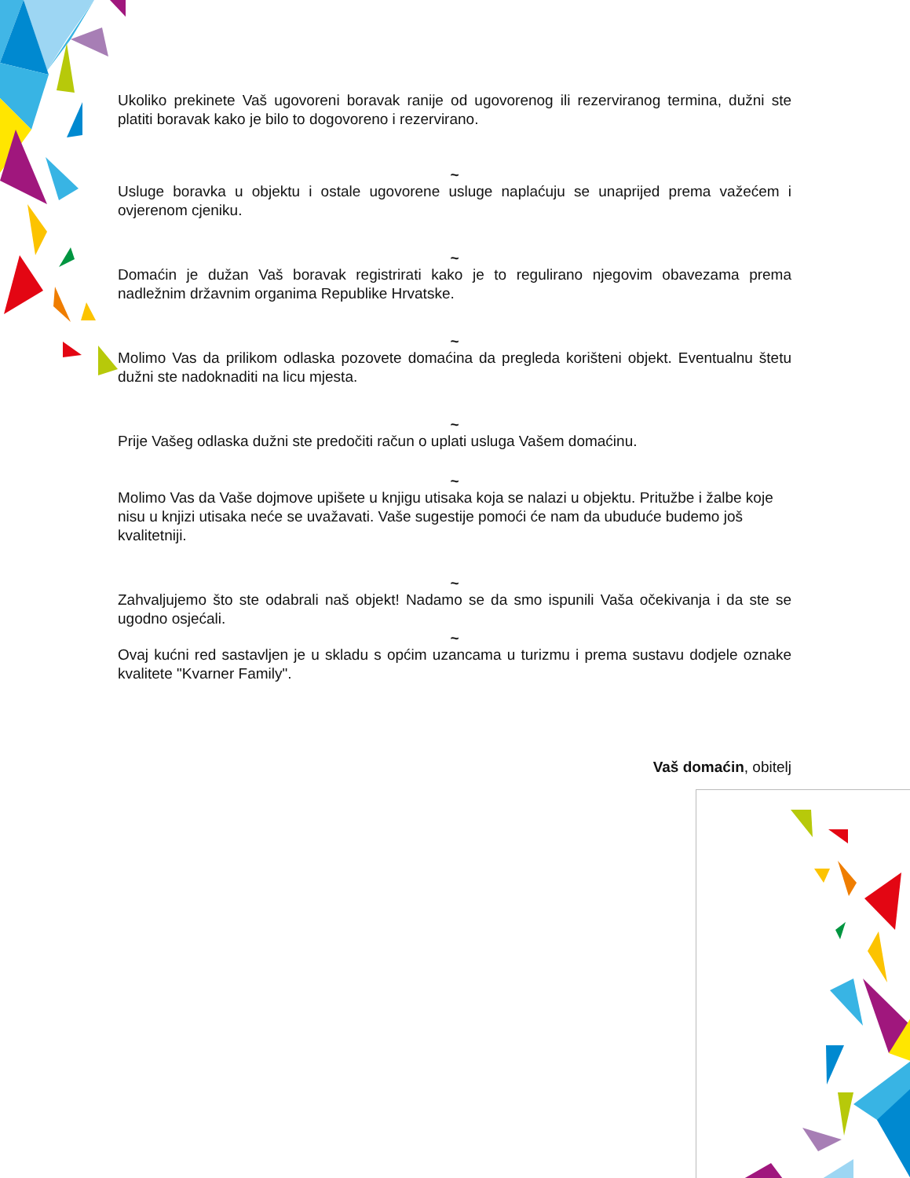Ukoliko prekinete Vaš ugovoreni boravak ranije od ugovorenog ili rezerviranog termina, dužni ste platiti boravak kako je bilo to dogovoreno i rezervirano.
~
Usluge boravka u objektu i ostale ugovorene usluge naplaćuju se unaprijed prema važećem i ovjerenom cjeniku.
~
Domaćin je dužan Vaš boravak registrirati kako je to regulirano njegovim obavezama prema nadležnim državnim organima Republike Hrvatske.
~
Molimo Vas da prilikom odlaska pozovete domaćina da pregleda korišteni objekt. Eventualnu štetu dužni ste nadoknaditi na licu mjesta.
~
Prije Vašeg odlaska dužni ste predočiti račun o uplati usluga Vašem domaćinu.
~
Molimo Vas da Vaše dojmove upišete u knjigu utisaka koja se nalazi u objektu. Pritužbe i žalbe koje nisu u knjizi utisaka neće se uvažavati. Vaše sugestije pomoći će nam da ubuduće budemo još kvalitetniji.
~
Zahvaljujemo što ste odabrali naš objekt! Nadamo se da smo ispunili Vaša očekivanja i da ste se ugodno osjećali.
~
Ovaj kućni red sastavljen je u skladu s općim uzancama u turizmu i prema sustavu dodjele oznake kvalitete "Kvarner Family".
Vaš domaćin, obitelj